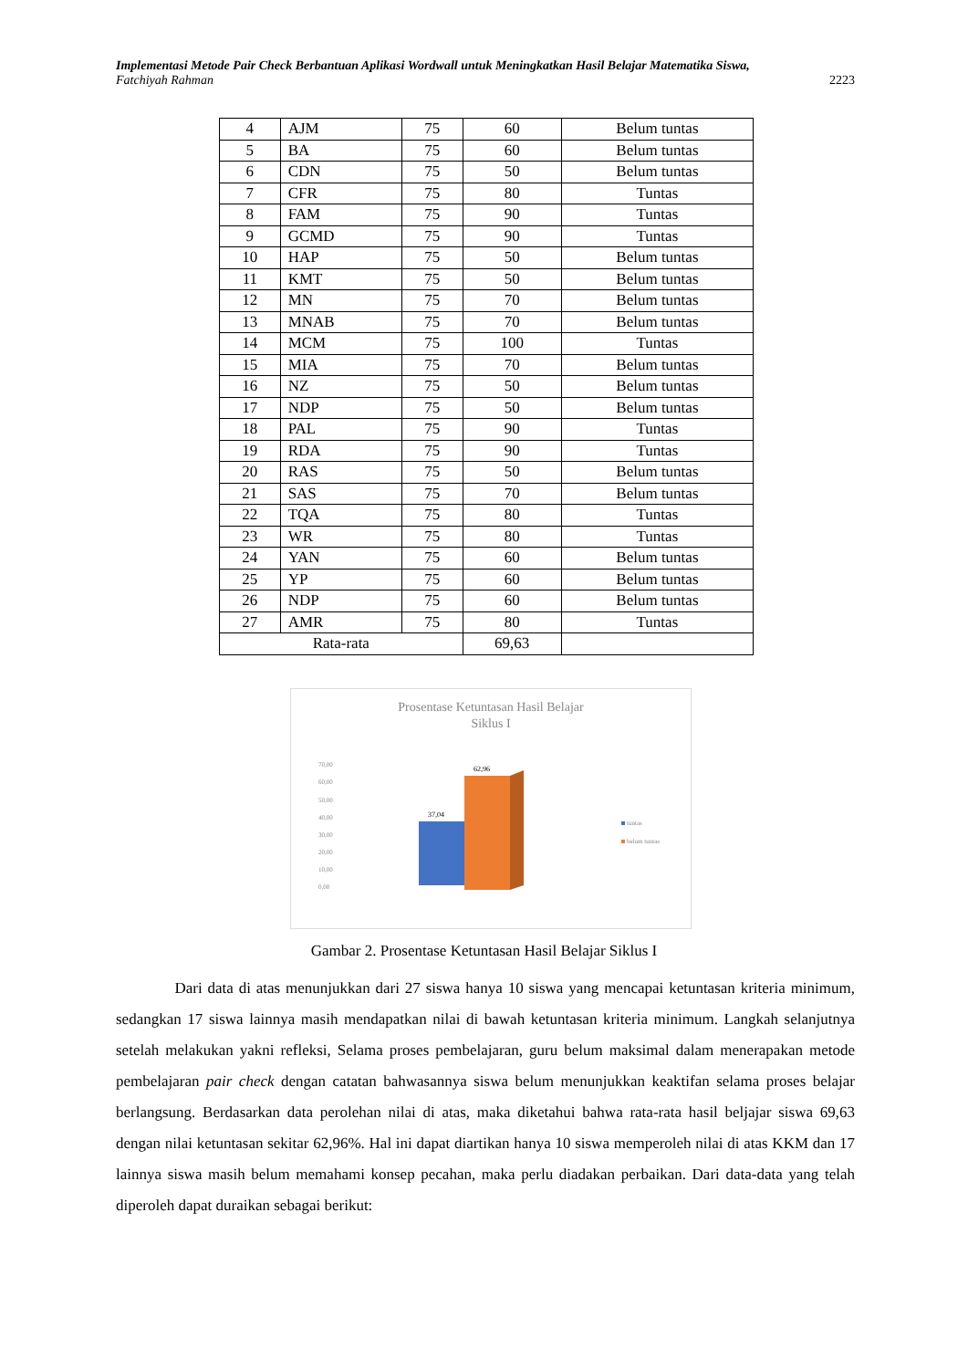Implementasi Metode Pair Check Berbantuan Aplikasi Wordwall untuk Meningkatkan Hasil Belajar Matematika Siswa,
Fatchiyah Rahman 2223
| 4 | AJM | 75 | 60 | Belum tuntas |
| 5 | BA | 75 | 60 | Belum tuntas |
| 6 | CDN | 75 | 50 | Belum tuntas |
| 7 | CFR | 75 | 80 | Tuntas |
| 8 | FAM | 75 | 90 | Tuntas |
| 9 | GCMD | 75 | 90 | Tuntas |
| 10 | HAP | 75 | 50 | Belum tuntas |
| 11 | KMT | 75 | 50 | Belum tuntas |
| 12 | MN | 75 | 70 | Belum tuntas |
| 13 | MNAB | 75 | 70 | Belum tuntas |
| 14 | MCM | 75 | 100 | Tuntas |
| 15 | MIA | 75 | 70 | Belum tuntas |
| 16 | NZ | 75 | 50 | Belum tuntas |
| 17 | NDP | 75 | 50 | Belum tuntas |
| 18 | PAL | 75 | 90 | Tuntas |
| 19 | RDA | 75 | 90 | Tuntas |
| 20 | RAS | 75 | 50 | Belum tuntas |
| 21 | SAS | 75 | 70 | Belum tuntas |
| 22 | TQA | 75 | 80 | Tuntas |
| 23 | WR | 75 | 80 | Tuntas |
| 24 | YAN | 75 | 60 | Belum tuntas |
| 25 | YP | 75 | 60 | Belum tuntas |
| 26 | NDP | 75 | 60 | Belum tuntas |
| 27 | AMR | 75 | 80 | Tuntas |
| Rata-rata | | | 69,63 | |
Prosentase Ketuntasan Hasil Belajar
Siklus I
70,00
60,00
50,00
40,00
30,00
20,00
10,00
0,00
37,04
62,96
tuntas
belum tuntas
Gambar 2. Prosentase Ketuntasan Hasil Belajar Siklus I
Dari data di atas menunjukkan dari 27 siswa hanya 10 siswa yang mencapai ketuntasan kriteria minimum, sedangkan 17 siswa lainnya masih mendapatkan nilai di bawah ketuntasan kriteria minimum. Langkah selanjutnya setelah melakukan yakni refleksi, Selama proses pembelajaran, guru belum maksimal dalam menerapakan metode pembelajaran pair check dengan catatan bahwasannya siswa belum menunjukkan keaktifan selama proses belajar berlangsung. Berdasarkan data perolehan nilai di atas, maka diketahui bahwa rata-rata hasil beljajar siswa 69,63 dengan nilai ketuntasan sekitar 62,96%. Hal ini dapat diartikan hanya 10 siswa memperoleh nilai di atas KKM dan 17 lainnya siswa masih belum memahami konsep pecahan, maka perlu diadakan perbaikan. Dari data-data yang telah diperoleh dapat duraikan sebagai berikut: